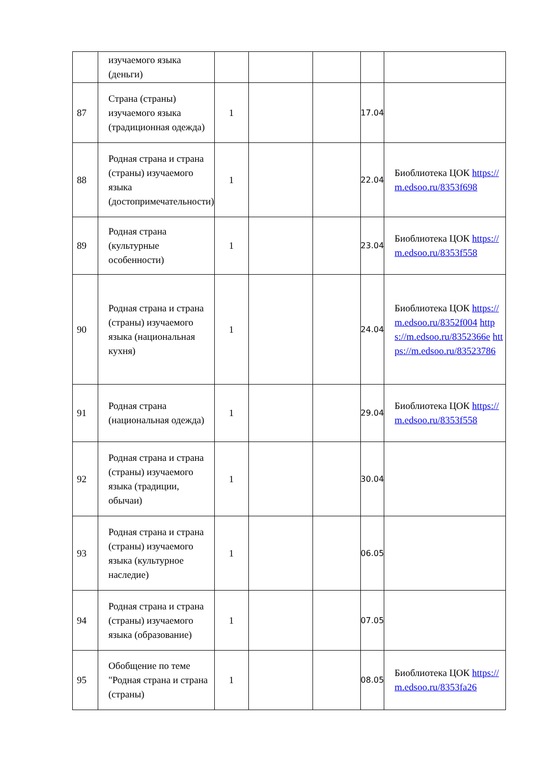| | изучаемого языка (деньги) | | | | | |
| 87 | Страна (страны) изучаемого языка (традиционная одежда) | 1 | | | 17.04 | |
| 88 | Родная страна и страна (страны) изучаемого языка (достопримечательности) | 1 | | | 22.04 | Биобли­отека ЦОК https://m.edsoo.ru/8353f698 |
| 89 | Родная страна (культурные особенности) | 1 | | | 23.04 | Биобли­отека ЦОК https://m.edsoo.ru/8353f558 |
| 90 | Родная страна и страна (страны) изучаемого языка (национальная кухня) | 1 | | | 24.04 | Биобли­отека ЦОК https://m.edsoo.ru/8352f004 https://m.edsoo.ru/8352366e https://m.edsoo.ru/83523786 |
| 91 | Родная страна (национальная одежда) | 1 | | | 29.04 | Биобли­отека ЦОК https://m.edsoo.ru/8353f558 |
| 92 | Родная страна и страна (страны) изучаемого языка (традиции, обычаи) | 1 | | | 30.04 | |
| 93 | Родная страна и страна (страны) изучаемого языка (культурное наследие) | 1 | | | 06.05 | |
| 94 | Родная страна и страна (страны) изучаемого языка (образование) | 1 | | | 07.05 | |
| 95 | Обобщение по теме "Родная страна и страна (страны) | 1 | | | 08.05 | Биобли­отека ЦОК https://m.edsoo.ru/8353fa26 |